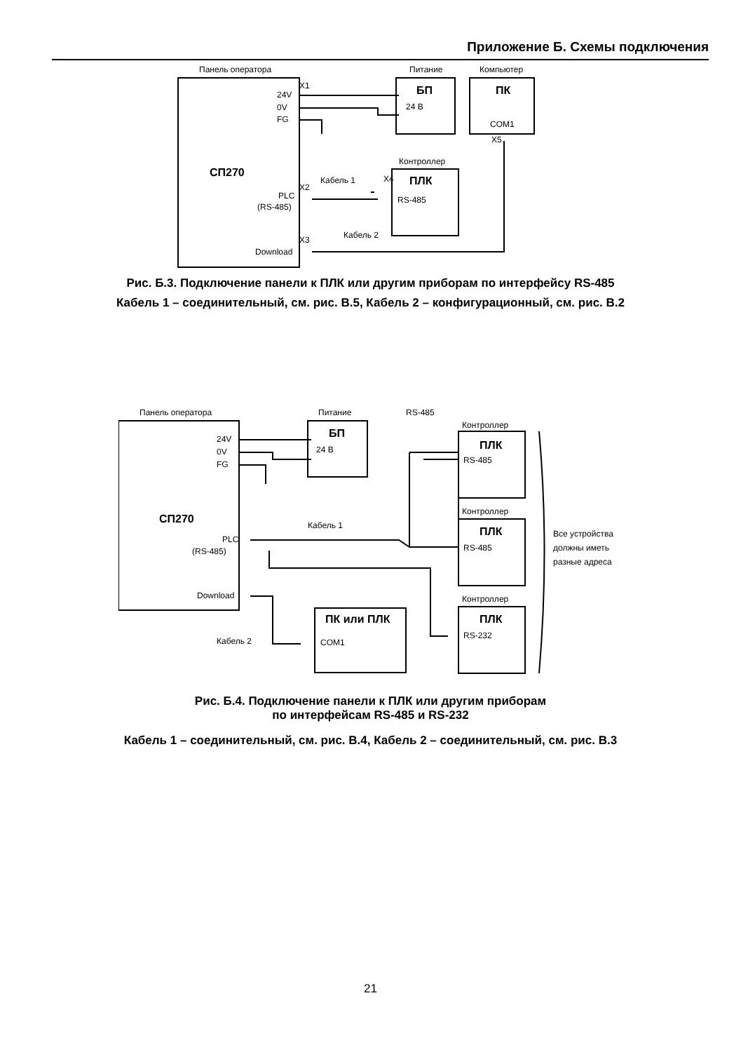Приложение Б. Схемы подключения
Панель оператора
Питание
Компьютер
24V
0V
FG
24 В
COM1
Контроллер
Кабель 1
Кабель 2
PLC
(RS-485)
Download
RS-485
X1
X2
X3
X4
X5
СП270
БП
ПК
ПЛК
Рис. Б.3. Подключение панели к ПЛК или другим приборам по интерфейсу RS-485
Кабель 1 – соединительный, см. рис. В.5, Кабель 2 – конфигурационный, см. рис. В.2
Панель оператора
Питание
RS-485
Контроллер
Контроллер
Контроллер
24V
0V
FG
24 В
Кабель 1
Кабель 2
PLC
(RS-485)
Download
RS-485
RS-485
RS-232
COM1
Все устройства
должны иметь
разные адреса
СП270
БП
ПЛК
ПЛК
ПЛК
ПК или ПЛК
Рис. Б.4. Подключение панели к ПЛК или другим приборам
по интерфейсам RS-485 и RS-232
Кабель 1 – соединительный, см. рис. В.4, Кабель 2 – соединительный, см. рис. В.3
21